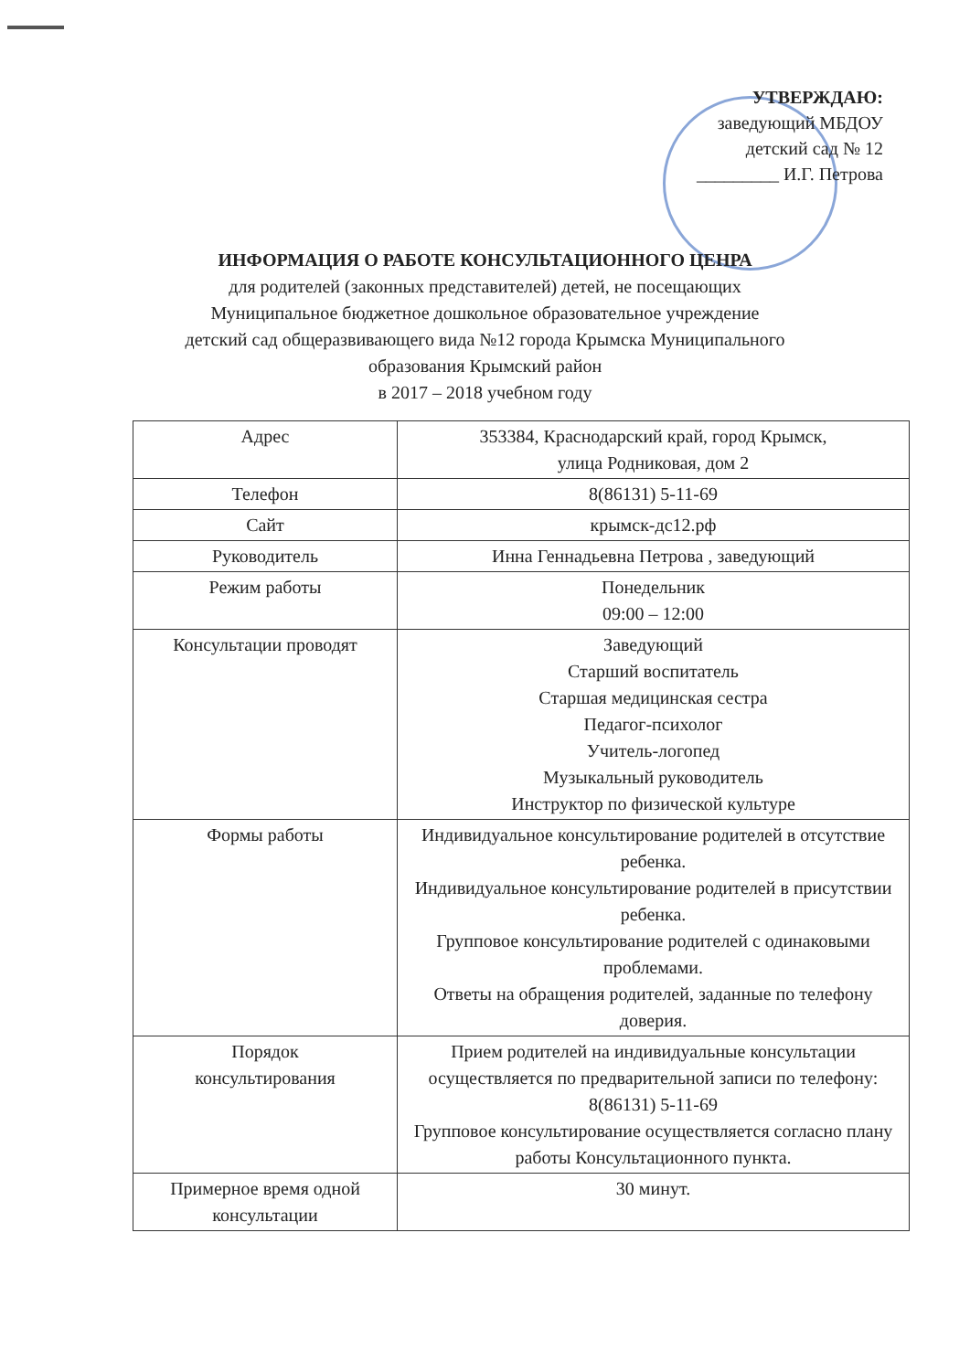УТВЕРЖДАЮ:
заведующий МБДОУ
детский сад № 12
_________ И.Г. Петрова
ИНФОРМАЦИЯ О РАБОТЕ КОНСУЛЬТАЦИОННОГО ЦЕНРА
для родителей (законных представителей) детей, не посещающих
Муниципальное бюджетное дошкольное образовательное учреждение
детский сад общеразвивающего вида №12 города Крымска Муниципального
образования Крымский район
в 2017 – 2018 учебном году
| Адрес | 353384, Краснодарский край, город Крымск, улица Родниковая, дом 2 |
| Телефон | 8(86131) 5-11-69 |
| Сайт | крымск-дс12.рф |
| Руководитель | Инна Геннадьевна Петрова , заведующий |
| Режим работы | Понедельник 09:00 – 12:00 |
| Консультации проводят | Заведующий Старший воспитатель Старшая медицинская сестра Педагог-психолог Учитель-логопед Музыкальный руководитель Инструктор по физической культуре |
| Формы работы | Индивидуальное консультирование родителей в отсутствие ребенка. Индивидуальное консультирование родителей в присутствии ребенка. Групповое консультирование родителей с одинаковыми проблемами. Ответы на обращения родителей, заданные по телефону доверия. |
| Порядок консультирования | Прием родителей на индивидуальные консультации осуществляется по предварительной записи по телефону: 8(86131) 5-11-69 Групповое консультирование осуществляется согласно плану работы Консультационного пункта. |
| Примерное время одной консультации | 30 минут. |